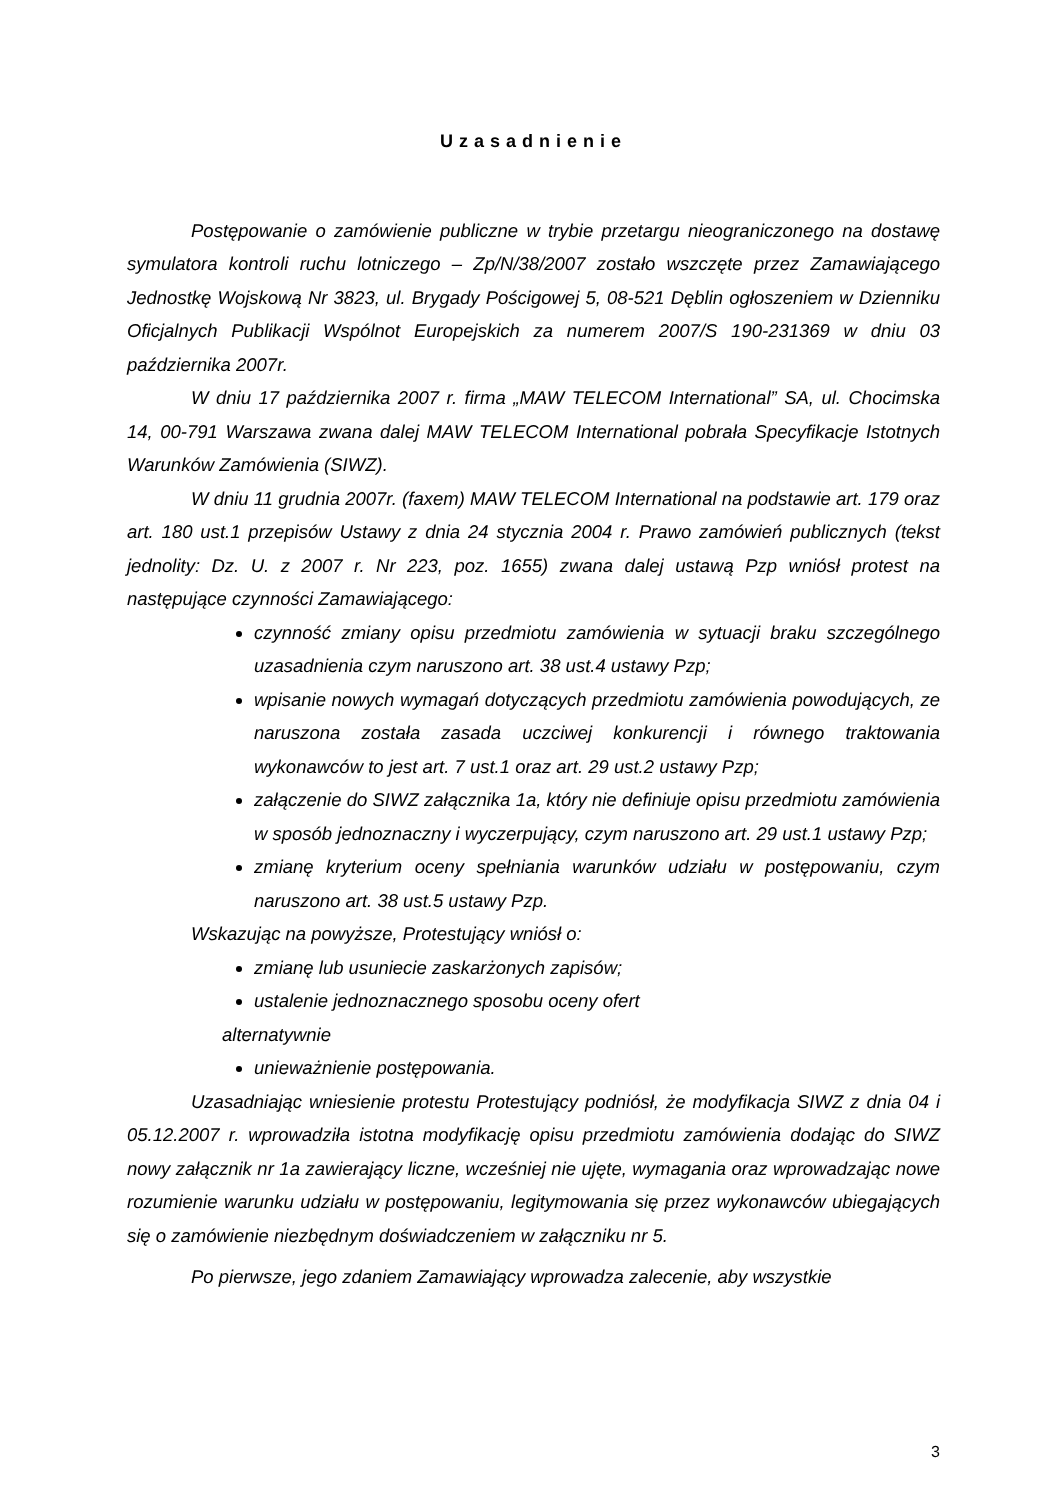Uzasadnienie
Postępowanie o zamówienie publiczne w trybie przetargu nieograniczonego na dostawę symulatora kontroli ruchu lotniczego – Zp/N/38/2007 zostało wszczęte przez Zamawiającego Jednostkę Wojskową Nr 3823, ul. Brygady Pościgowej 5, 08-521 Dęblin ogłoszeniem w Dzienniku Oficjalnych Publikacji Wspólnot Europejskich za numerem 2007/S 190-231369 w dniu 03 października 2007r.
W dniu 17 października 2007 r. firma „MAW TELECOM International” SA, ul. Chocimska 14, 00-791 Warszawa zwana dalej MAW TELECOM International pobrała Specyfikacje Istotnych Warunków Zamówienia (SIWZ).
W dniu 11 grudnia 2007r. (faxem) MAW TELECOM International na podstawie art. 179 oraz art. 180 ust.1 przepisów Ustawy z dnia 24 stycznia 2004 r. Prawo zamówień publicznych (tekst jednolity: Dz. U. z 2007 r. Nr 223, poz. 1655) zwana dalej ustawą Pzp wniósł protest na następujące czynności Zamawiającego:
czynność zmiany opisu przedmiotu zamówienia w sytuacji braku szczególnego uzasadnienia czym naruszono art. 38 ust.4 ustawy Pzp;
wpisanie nowych wymagań dotyczących przedmiotu zamówienia powodujących, ze naruszona została zasada uczciwej konkurencji i równego traktowania wykonawców to jest art. 7 ust.1 oraz art. 29 ust.2 ustawy Pzp;
załączenie do SIWZ załącznika 1a, który nie definiuje opisu przedmiotu zamówienia w sposób jednoznaczny i wyczerpujący, czym naruszono art. 29 ust.1 ustawy Pzp;
zmianę kryterium oceny spełniania warunków udziału w postępowaniu, czym naruszono art. 38 ust.5 ustawy Pzp.
Wskazując na powyższe, Protestujący wniósł o:
zmianę lub usuniecie zaskarżonych zapisów;
ustalenie jednoznacznego sposobu oceny ofert
alternatywnie
unieważnienie postępowania.
Uzasadniając wniesienie protestu Protestujący podniósł, że modyfikacja SIWZ z dnia 04 i 05.12.2007 r. wprowadziła istotna modyfikację opisu przedmiotu zamówienia dodając do SIWZ nowy załącznik nr 1a zawierający liczne, wcześniej nie ujęte, wymagania oraz wprowadzając nowe rozumienie warunku udziału w postępowaniu, legitymowania się przez wykonawców ubiegających się o zamówienie niezbędnym doświadczeniem w załączniku nr 5.
Po pierwsze, jego zdaniem Zamawiający wprowadza zalecenie, aby wszystkie
3